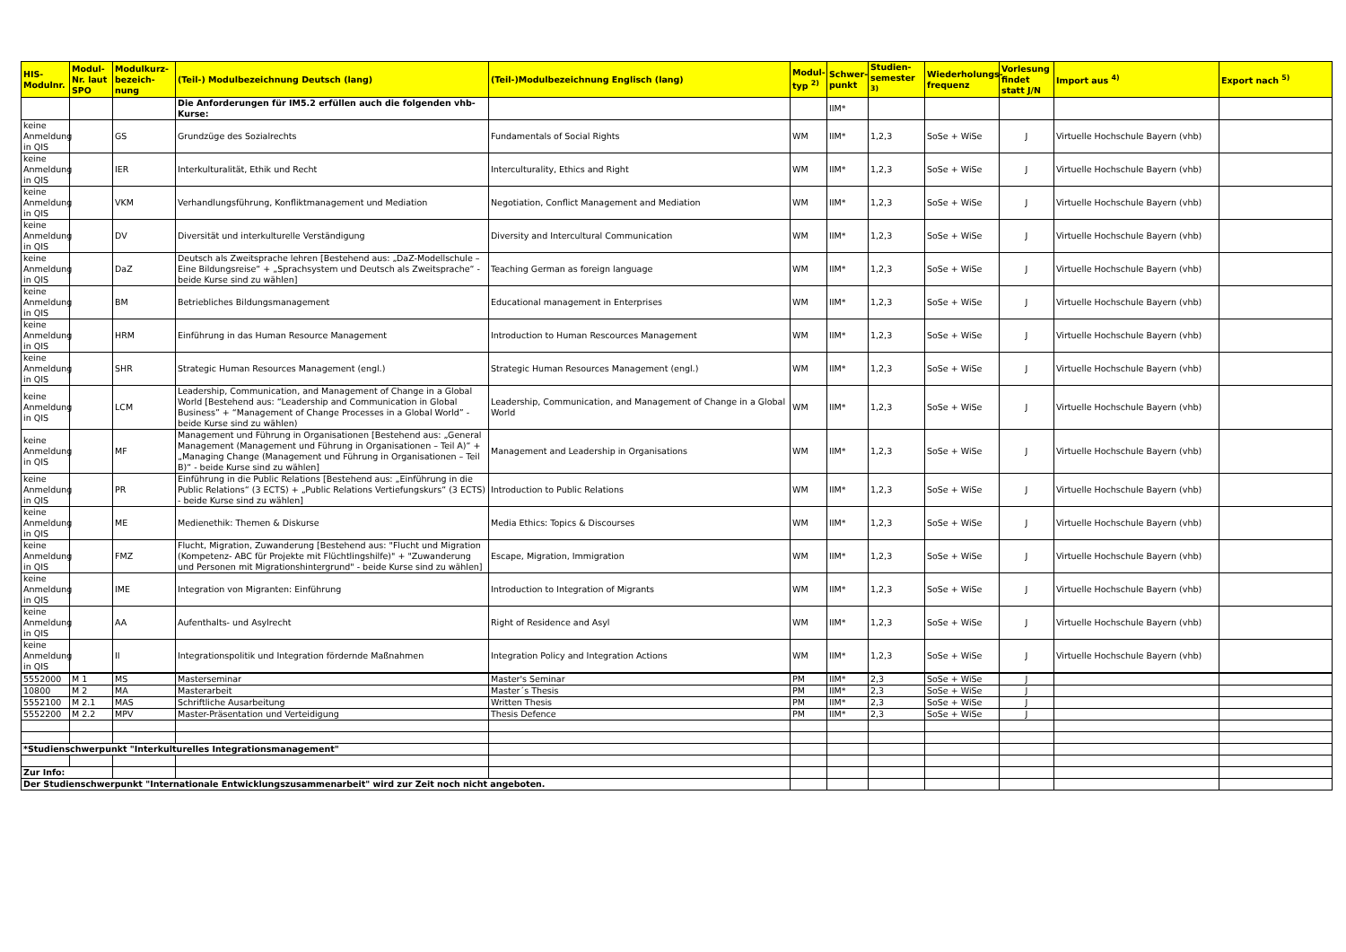| HIS-Modulnr. | Modul-Nr. laut SPO | Modulkurz-bezeich-nung | (Teil-) Modulbezeichnung Deutsch (lang) | (Teil-)Modulbezeichnung Englisch (lang) | Modul-typ <sup>2)</sup> | Schwer-punkt | Studien-semester <sup>3)</sup> | Wiederholungs-frequenz | Vorlesung findet statt J/N | Import aus <sup>4)</sup> | Export nach <sup>5)</sup> |
| --- | --- | --- | --- | --- | --- | --- | --- | --- | --- | --- | --- |
| | | | Die Anforderungen für IM5.2 erfüllen auch die folgenden vhb-Kurse: | | | IIM* | | | | | |
| keine Anmeldung in QIS | | GS | Grundzüge des Sozialrechts | Fundamentals of Social Rights | WM | IIM* | 1,2,3 | SoSe + WiSe | J | Virtuelle Hochschule Bayern (vhb) | |
| keine Anmeldung in QIS | | IER | Interkulturalität, Ethik und Recht | Interculturality, Ethics and Right | WM | IIM* | 1,2,3 | SoSe + WiSe | J | Virtuelle Hochschule Bayern (vhb) | |
| keine Anmeldung in QIS | | VKM | Verhandlungsführung, Konfliktmanagement und Mediation | Negotiation, Conflict Management and Mediation | WM | IIM* | 1,2,3 | SoSe + WiSe | J | Virtuelle Hochschule Bayern (vhb) | |
| keine Anmeldung in QIS | | DV | Diversität und interkulturelle Verständigung | Diversity and Intercultural Communication | WM | IIM* | 1,2,3 | SoSe + WiSe | J | Virtuelle Hochschule Bayern (vhb) | |
| keine Anmeldung in QIS | | DaZ | Deutsch als Zweitsprache lehren [Bestehend aus: „DaZ-Modellschule – Eine Bildungsreise“ + „Sprachsystem und Deutsch als Zweitsprache“ - beide Kurse sind zu wählen] | Teaching German as foreign language | WM | IIM* | 1,2,3 | SoSe + WiSe | J | Virtuelle Hochschule Bayern (vhb) | |
| keine Anmeldung in QIS | | BM | Betriebliches Bildungsmanagement | Educational management in Enterprises | WM | IIM* | 1,2,3 | SoSe + WiSe | J | Virtuelle Hochschule Bayern (vhb) | |
| keine Anmeldung in QIS | | HRM | Einführung in das Human Resource Management | Introduction to Human Rescources Management | WM | IIM* | 1,2,3 | SoSe + WiSe | J | Virtuelle Hochschule Bayern (vhb) | |
| keine Anmeldung in QIS | | SHR | Strategic Human Resources Management (engl.) | Strategic Human Resources Management (engl.) | WM | IIM* | 1,2,3 | SoSe + WiSe | J | Virtuelle Hochschule Bayern (vhb) | |
| keine Anmeldung in QIS | | LCM | Leadership, Communication, and Management of Change in a Global World [Bestehend aus: “Leadership and Communication in Global Business” + “Management of Change Processes in a Global World” - beide Kurse sind zu wählen) | Leadership, Communication, and Management of Change in a Global World | WM | IIM* | 1,2,3 | SoSe + WiSe | J | Virtuelle Hochschule Bayern (vhb) | |
| keine Anmeldung in QIS | | MF | Management und Führung in Organisationen [Bestehend aus: „General Management (Management und Führung in Organisationen – Teil A)“ + „Managing Change (Management und Führung in Organisationen – Teil B)“ - beide Kurse sind zu wählen] | Management and Leadership in Organisations | WM | IIM* | 1,2,3 | SoSe + WiSe | J | Virtuelle Hochschule Bayern (vhb) | |
| keine Anmeldung in QIS | | PR | Einführung in die Public Relations [Bestehend aus: „Einführung in die Public Relations“ (3 ECTS) + „Public Relations Vertiefungskurs“ (3 ECTS) - beide Kurse sind zu wählen] | Introduction to Public Relations | WM | IIM* | 1,2,3 | SoSe + WiSe | J | Virtuelle Hochschule Bayern (vhb) | |
| keine Anmeldung in QIS | | ME | Medienethik: Themen & Diskurse | Media Ethics: Topics & Discourses | WM | IIM* | 1,2,3 | SoSe + WiSe | J | Virtuelle Hochschule Bayern (vhb) | |
| keine Anmeldung in QIS | | FMZ | Flucht, Migration, Zuwanderung [Bestehend aus: "Flucht und Migration (Kompetenz- ABC für Projekte mit Flüchtlingshilfe)" + "Zuwanderung und Personen mit Migrationshintergrund" - beide Kurse sind zu wählen] | Escape, Migration, Immigration | WM | IIM* | 1,2,3 | SoSe + WiSe | J | Virtuelle Hochschule Bayern (vhb) | |
| keine Anmeldung in QIS | | IME | Integration von Migranten: Einführung | Introduction to Integration of Migrants | WM | IIM* | 1,2,3 | SoSe + WiSe | J | Virtuelle Hochschule Bayern (vhb) | |
| keine Anmeldung in QIS | | AA | Aufenthalts- und Asylrecht | Right of Residence and Asyl | WM | IIM* | 1,2,3 | SoSe + WiSe | J | Virtuelle Hochschule Bayern (vhb) | |
| keine Anmeldung in QIS | | II | Integrationspolitik und Integration fördernde Maßnahmen | Integration Policy and Integration Actions | WM | IIM* | 1,2,3 | SoSe + WiSe | J | Virtuelle Hochschule Bayern (vhb) | |
| 5552000 | M 1 | MS | Masterseminar | Master's Seminar | PM | IIM* | 2,3 | SoSe + WiSe | J | | |
| 10800 | M 2 | MA | Masterarbeit | Master´s Thesis | PM | IIM* | 2,3 | SoSe + WiSe | J | | |
| 5552100 | M 2.1 | MAS | Schriftliche Ausarbeitung | Written Thesis | PM | IIM* | 2,3 | SoSe + WiSe | J | | |
| 5552200 | M 2.2 | MPV | Master-Präsentation und Verteidigung | Thesis Defence | PM | IIM* | 2,3 | SoSe + WiSe | J | | |
| *Studienschwerpunkt "Interkulturelles Integrationsmanagement" | | | | | | | | | | | |
| Zur Info: | | | | | | | | | | | |
| Der Studienschwerpunkt "Internationale Entwicklungszusammenarbeit" wird zur Zeit noch nicht angeboten. | | | | | | | | | | | |